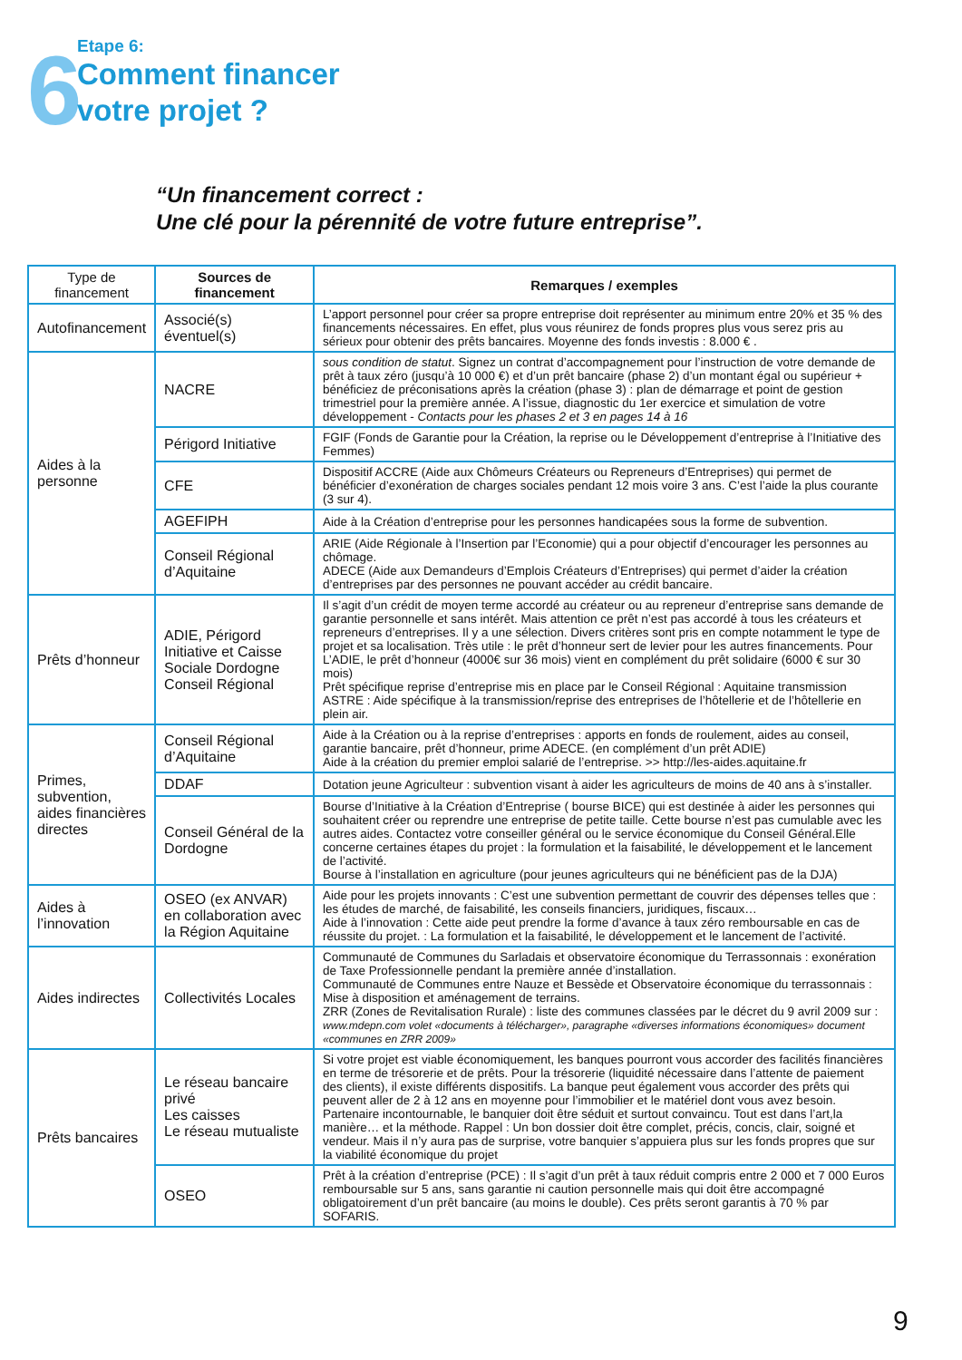6
Etape 6:
Comment financer
votre projet ?
“Un financement correct :
Une clé pour la pérennité de votre future entreprise”.
| Type de financement | Sources de financement | Remarques / exemples |
| --- | --- | --- |
| Autofinancement | Associé(s) éventuel(s) | L’apport personnel pour créer sa propre entreprise doit représenter au minimum entre 20% et 35 % des financements nécessaires. En effet, plus vous réunirez de fonds propres plus vous serez pris au sérieux pour obtenir des prêts bancaires. Moyenne des fonds investis : 8.000 € . |
| Aides à la personne | NACRE | sous condition de statut . Signez un contrat d’accompagnement pour l’instruction de votre demande de prêt à taux zéro (jusqu’à 10 000 €) et d’un prêt bancaire (phase 2) d’un montant égal ou supérieur + bénéficiez de préconisations après la création (phase 3) : plan de démarrage et point de gestion trimestriel pour la première année. A l’issue, diagnostic du 1er exercice et simulation de votre développement - Contacts pour les phases 2 et 3 en pages 14 à 16 |
| | Périgord Initiative | FGIF (Fonds de Garantie pour la Création, la reprise ou le Développement d’entreprise à l’Initiative des Femmes) |
| | CFE | Dispositif ACCRE (Aide aux Chômeurs Créateurs ou Repreneurs d’Entreprises) qui permet de bénéficier d’exonération de charges sociales pendant 12 mois voire 3 ans. C’est l’aide la plus courante (3 sur 4). |
| | AGEFIPH | Aide à la Création d’entreprise pour les personnes handicapées sous la forme de subvention. |
| | Conseil Régional d’Aquitaine | ARIE (Aide Régionale à l’Insertion par l’Economie) qui a pour objectif d’encourager les personnes au chômage. ADECE (Aide aux Demandeurs d’Emplois Créateurs d’Entreprises) qui permet d’aider la création d’entreprises par des personnes ne pouvant accéder au crédit bancaire. |
| Prêts d’honneur | ADIE, Périgord Initiative et Caisse Sociale Dordogne Conseil Régional | Il s’agit d’un crédit de moyen terme accordé au créateur ou au repreneur d’entreprise sans demande de garantie personnelle et sans intérêt. Mais attention ce prêt n’est pas accordé à tous les créateurs et repreneurs d’entreprises. Il y a une sélection. Divers critères sont pris en compte notamment le type de projet et sa localisation. Très utile : le prêt d’honneur sert de levier pour les autres financements. Pour L’ADIE, le prêt d’honneur (4000€ sur 36 mois) vient en complément du prêt solidaire (6000 € sur 30 mois) Prêt spécifique reprise d’entreprise mis en place par le Conseil Régional : Aquitaine transmission ASTRE : Aide spécifique à la transmission/reprise des entreprises de l’hôtellerie et de l’hôtellerie en plein air. |
| Primes, subvention, aides financières directes | Conseil Régional d’Aquitaine | Aide à la Création ou à la reprise d’entreprises : apports en fonds de roulement, aides au conseil, garantie bancaire, prêt d’honneur, prime ADECE. (en complément d’un prêt ADIE) Aide à la création du premier emploi salarié de l’entreprise. >> http://les-aides.aquitaine.fr |
| | DDAF | Dotation jeune Agriculteur : subvention visant à aider les agriculteurs de moins de 40 ans à s’installer. |
| | Conseil Général de la Dordogne | Bourse d’Initiative à la Création d’Entreprise ( bourse BICE) qui est destinée à aider les personnes qui souhaitent créer ou reprendre une entreprise de petite taille. Cette bourse n’est pas cumulable avec les autres aides. Contactez votre conseiller général ou le service économique du Conseil Général.Elle concerne certaines étapes du projet : la formulation et la faisabilité, le développement et le lancement de l’activité. Bourse à l’installation en agriculture (pour jeunes agriculteurs qui ne bénéficient pas de la DJA) |
| Aides à l’innovation | OSEO (ex ANVAR) en collaboration avec la Région Aquitaine | Aide pour les projets innovants : C’est une subvention permettant de couvrir des dépenses telles que : les études de marché, de faisabilité, les conseils financiers, juridiques, fiscaux… Aide à l’innovation : Cette aide peut prendre la forme d’avance à taux zéro remboursable en cas de réussite du projet. : La formulation et la faisabilité, le développement et le lancement de l’activité. |
| Aides indirectes | Collectivités Locales | Communauté de Communes du Sarladais et observatoire économique du Terrassonnais : exonération de Taxe Professionnelle pendant la première année d’installation. Communauté de Communes entre Nauze et Bessède et Observatoire économique du terrassonnais : Mise à disposition et aménagement de terrains. ZRR (Zones de Revitalisation Rurale) : liste des communes classées par le décret du 9 avril 2009 sur : www.mdepn.com volet «documents à télécharger», paragraphe «diverses informations économiques» document «communes en ZRR 2009» |
| Prêts bancaires | Le réseau bancaire privé Les caisses Le réseau mutualiste | Si votre projet est viable économiquement, les banques pourront vous accorder des facilités financières en terme de trésorerie et de prêts. Pour la trésorerie (liquidité nécessaire dans l’attente de paiement des clients), il existe différents dispositifs. La banque peut également vous accorder des prêts qui peuvent aller de 2 à 12 ans en moyenne pour l’immobilier et le matériel dont vous avez besoin. Partenaire incontournable, le banquier doit être séduit et surtout convaincu. Tout est dans l’art,la manière… et la méthode. Rappel : Un bon dossier doit être complet, précis, concis, clair, soigné et vendeur. Mais il n’y aura pas de surprise, votre banquier s’appuiera plus sur les fonds propres que sur la viabilité économique du projet |
| | OSEO | Prêt à la création d’entreprise (PCE) : Il s’agit d’un prêt à taux réduit compris entre 2 000 et 7 000 Euros remboursable sur 5 ans, sans garantie ni caution personnelle mais qui doit être accompagné obligatoirement d’un prêt bancaire (au moins le double). Ces prêts seront garantis à 70 % par SOFARIS. |
9